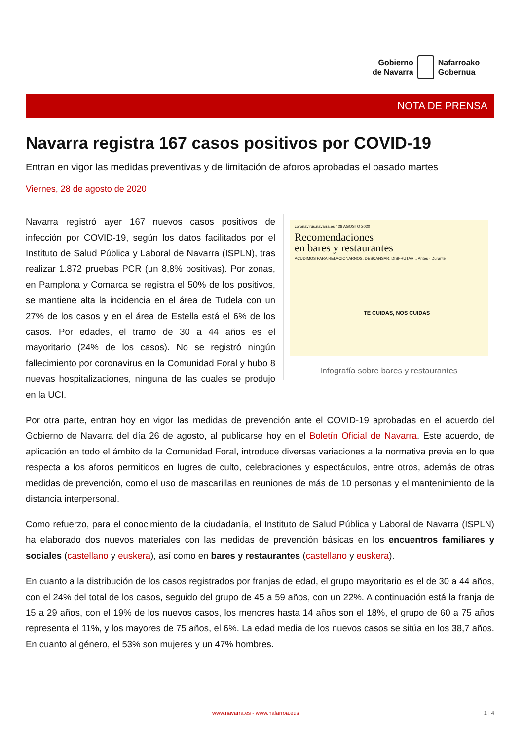Gobierno
de Navarra
Nafarroako
Gobernua
NOTA DE PRENSA
Navarra registra 167 casos positivos por COVID-19
Entran en vigor las medidas preventivas y de limitación de aforos aprobadas el pasado martes
Viernes, 28 de agosto de 2020
coronavirus.navarra.es / 28 AGOSTO 2020
Recomendaciones
en bares y restaurantes
ACUDIMOS PARA RELACIONARNOS, DESCANSAR, DISFRUTAR... Antes · Durante
TE CUIDAS, NOS CUIDAS
Infografía sobre bares y restaurantes
Navarra registró ayer 167 nuevos casos positivos de infección por COVID-19, según los datos facilitados por el Instituto de Salud Pública y Laboral de Navarra (ISPLN), tras realizar 1.872 pruebas PCR (un 8,8% positivas). Por zonas, en Pamplona y Comarca se registra el 50% de los positivos, se mantiene alta la incidencia en el área de Tudela con un 27% de los casos y en el área de Estella está el 6% de los casos. Por edades, el tramo de 30 a 44 años es el mayoritario (24% de los casos). No se registró ningún fallecimiento por coronavirus en la Comunidad Foral y hubo 8 nuevas hospitalizaciones, ninguna de las cuales se produjo en la UCI.
Por otra parte, entran hoy en vigor las medidas de prevención ante el COVID-19 aprobadas en el acuerdo del Gobierno de Navarra del día 26 de agosto, al publicarse hoy en el Boletín Oficial de Navarra. Este acuerdo, de aplicación en todo el ámbito de la Comunidad Foral, introduce diversas variaciones a la normativa previa en lo que respecta a los aforos permitidos en lugres de culto, celebraciones y espectáculos, entre otros, además de otras medidas de prevención, como el uso de mascarillas en reuniones de más de 10 personas y el mantenimiento de la distancia interpersonal.
Como refuerzo, para el conocimiento de la ciudadanía, el Instituto de Salud Pública y Laboral de Navarra (ISPLN) ha elaborado dos nuevos materiales con las medidas de prevención básicas en los encuentros familiares y sociales (castellano y euskera), así como en bares y restaurantes (castellano y euskera).
En cuanto a la distribución de los casos registrados por franjas de edad, el grupo mayoritario es el de 30 a 44 años, con el 24% del total de los casos, seguido del grupo de 45 a 59 años, con un 22%. A continuación está la franja de 15 a 29 años, con el 19% de los nuevos casos, los menores hasta 14 años son el 18%, el grupo de 60 a 75 años representa el 11%, y los mayores de 75 años, el 6%. La edad media de los nuevos casos se sitúa en los 38,7 años. En cuanto al género, el 53% son mujeres y un 47% hombres.
www.navarra.es - www.nafarroa.eus 1 | 4